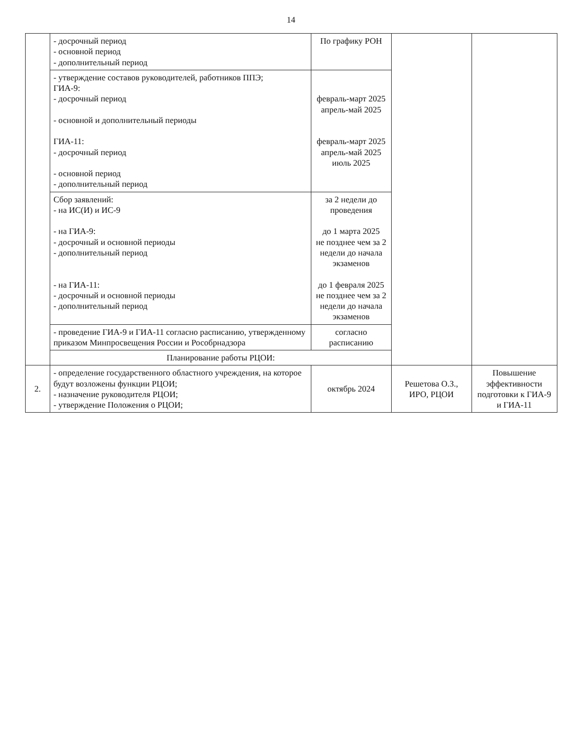14
| | - досрочный период - основной период - дополнительный период | По графику РОН | | |
| | - утверждение составов руководителей, работников ППЭ; ГИА-9: - досрочный период - основной и дополнительный периоды ГИА-11: - досрочный период - основной период - дополнительный период | февраль-март 2025 апрель-май 2025 февраль-март 2025 апрель-май 2025 июль 2025 | | |
| | Сбор заявлений: - на ИС(И) и ИС-9 - на ГИА-9: - досрочный и основной периоды - дополнительный период - на ГИА-11: - досрочный и основной периоды - дополнительный период | за 2 недели до проведения до 1 марта 2025 не позднее чем за 2 недели до начала экзаменов до 1 февраля 2025 не позднее чем за 2 недели до начала экзаменов | | |
| | - проведение ГИА-9 и ГИА-11 согласно расписанию, утвержденному приказом Минпросвещения России и Рособрнадзора | согласно расписанию | | |
| | Планирование работы РЦОИ: | | | |
| 2. | - определение государственного областного учреждения, на которое будут возложены функции РЦОИ; - назначение руководителя РЦОИ; - утверждение Положения о РЦОИ; | октябрь 2024 | Решетова О.З., ИРО, РЦОИ | Повышение эффективности подготовки к ГИА-9 и ГИА-11 |